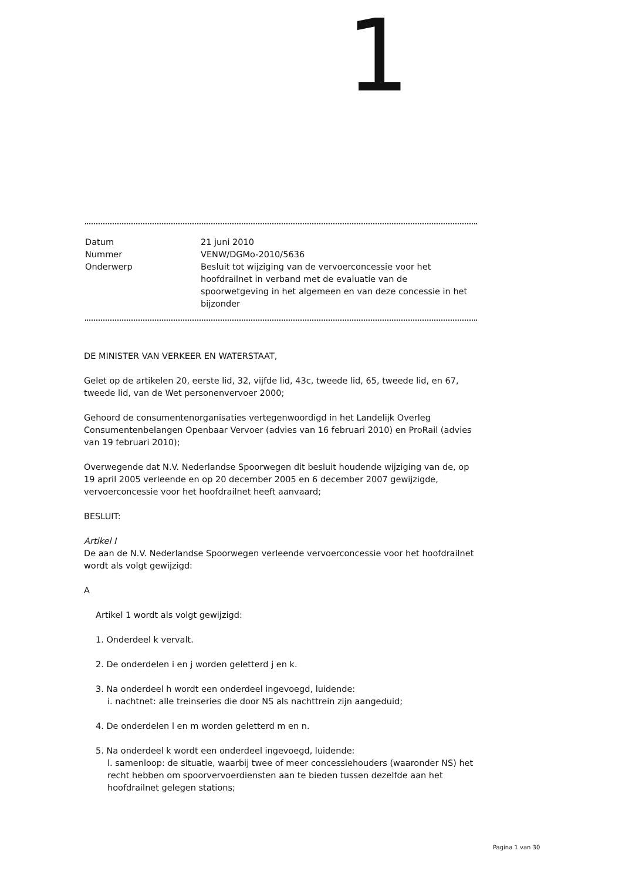1
| Datum | 21 juni 2010 |
| Nummer | VENW/DGMo-2010/5636 |
| Onderwerp | Besluit tot wijziging van de vervoerconcessie voor het hoofdrailnet in verband met de evaluatie van de spoorwetgeving in het algemeen en van deze concessie in het bijzonder |
DE MINISTER VAN VERKEER EN WATERSTAAT,
Gelet op de artikelen 20, eerste lid, 32, vijfde lid, 43c, tweede lid, 65, tweede lid, en 67, tweede lid, van de Wet personenvervoer 2000;
Gehoord de consumentenorganisaties vertegenwoordigd in het Landelijk Overleg Consumentenbelangen Openbaar Vervoer (advies van 16 februari 2010) en ProRail (advies van 19 februari 2010);
Overwegende dat N.V. Nederlandse Spoorwegen dit besluit houdende wijziging van de, op 19 april 2005 verleende en op 20 december 2005 en 6 december 2007 gewijzigde, vervoerconcessie voor het hoofdrailnet heeft aanvaard;
BESLUIT:
Artikel I
De aan de N.V. Nederlandse Spoorwegen verleende vervoerconcessie voor het hoofdrailnet wordt als volgt gewijzigd:
A
Artikel 1 wordt als volgt gewijzigd:
1. Onderdeel k vervalt.
2. De onderdelen i en j worden geletterd j en k.
3. Na onderdeel h wordt een onderdeel ingevoegd, luidende:
i. nachtnet: alle treinseries die door NS als nachttrein zijn aangeduid;
4. De onderdelen l en m worden geletterd m en n.
5. Na onderdeel k wordt een onderdeel ingevoegd, luidende:
l. samenloop: de situatie, waarbij twee of meer concessiehouders (waaronder NS) het recht hebben om spoorvervoerdiensten aan te bieden tussen dezelfde aan het hoofdrailnet gelegen stations;
Pagina 1 van 30